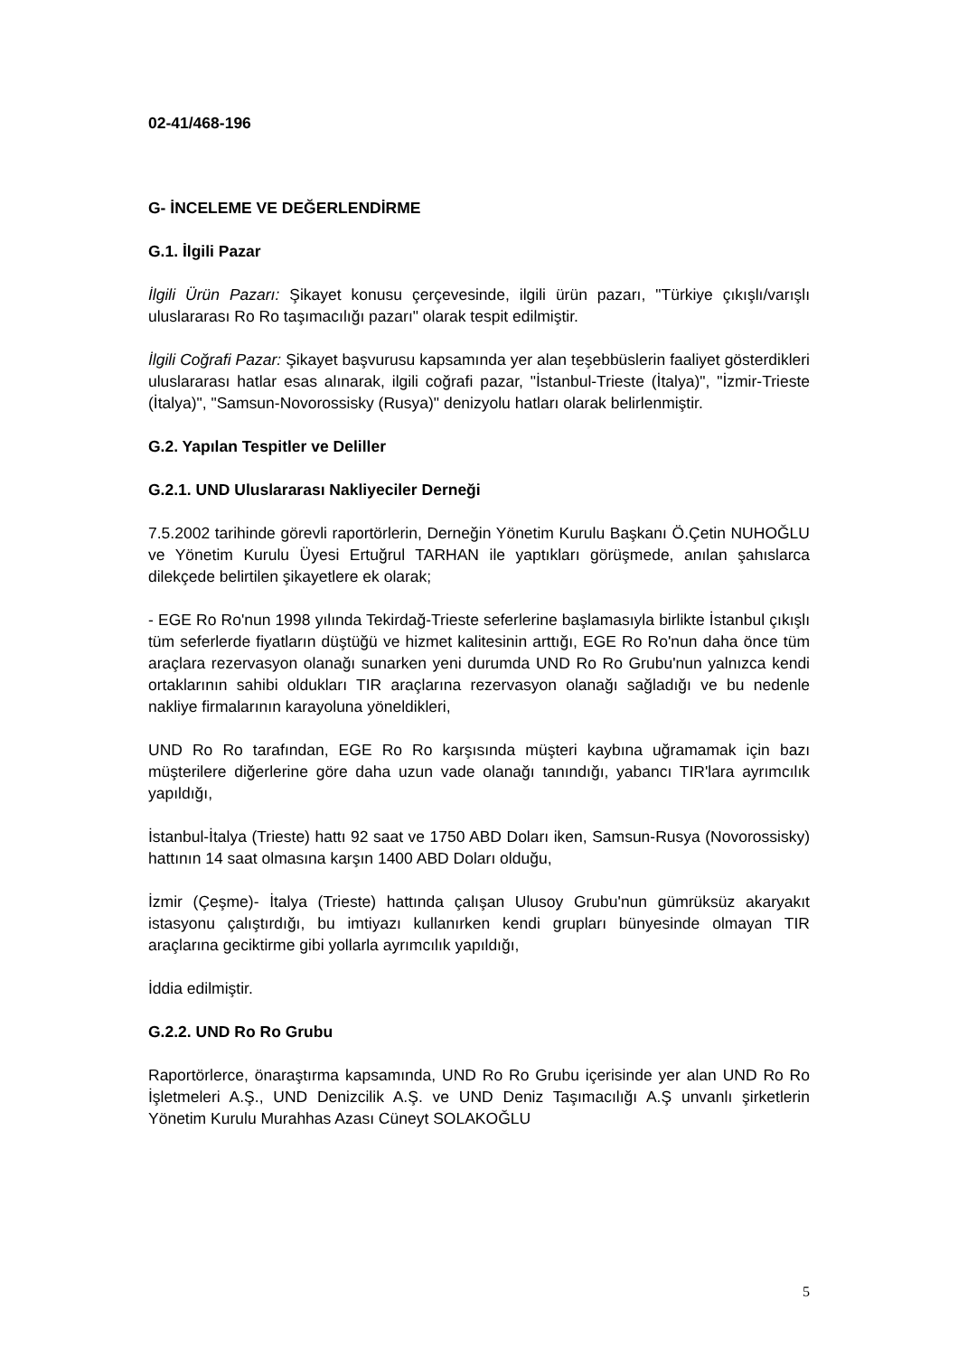02-41/468-196
G- İNCELEME VE DEĞERLENDİRME
G.1. İlgili Pazar
İlgili Ürün Pazarı: Şikayet konusu çerçevesinde, ilgili ürün pazarı, "Türkiye çıkışlı/varışlı uluslararası Ro Ro taşımacılığı pazarı" olarak tespit edilmiştir.
İlgili Coğrafi Pazar: Şikayet başvurusu kapsamında yer alan teşebbüslerin faaliyet gösterdikleri uluslararası hatlar esas alınarak, ilgili coğrafi pazar, "İstanbul-Trieste (İtalya)", "İzmir-Trieste (İtalya)", "Samsun-Novorossisky (Rusya)" denizyolu hatları olarak belirlenmiştir.
G.2. Yapılan Tespitler ve Deliller
G.2.1. UND Uluslararası Nakliyeciler Derneği
7.5.2002 tarihinde görevli raportörlerin, Derneğin Yönetim Kurulu Başkanı Ö.Çetin NUHOĞLU ve Yönetim Kurulu Üyesi Ertuğrul TARHAN ile yaptıkları görüşmede, anılan şahıslarca dilekçede belirtilen şikayetlere ek olarak;
- EGE Ro Ro'nun 1998 yılında Tekirdağ-Trieste seferlerine başlamasıyla birlikte İstanbul çıkışlı tüm seferlerde fiyatların düştüğü ve hizmet kalitesinin arttığı, EGE Ro Ro'nun daha önce tüm araçlara rezervasyon olanağı sunarken yeni durumda UND Ro Ro Grubu'nun yalnızca kendi ortaklarının sahibi oldukları TIR araçlarına rezervasyon olanağı sağladığı ve bu nedenle nakliye firmalarının karayoluna yöneldikleri,
UND Ro Ro tarafından, EGE Ro Ro karşısında müşteri kaybına uğramamak için bazı müşterilere diğerlerine göre daha uzun vade olanağı tanındığı, yabancı TIR'lara ayrımcılık yapıldığı,
İstanbul-İtalya (Trieste) hattı 92 saat ve 1750 ABD Doları iken, Samsun-Rusya (Novorossisky) hattının 14 saat olmasına karşın 1400 ABD Doları olduğu,
İzmir (Çeşme)- İtalya (Trieste) hattında çalışan Ulusoy Grubu'nun gümrüksüz akaryakıt istasyonu çalıştırdığı, bu imtiyazı kullanırken kendi grupları bünyesinde olmayan TIR araçlarına geciktirme gibi yollarla ayrımcılık yapıldığı,
İddia edilmiştir.
G.2.2. UND Ro Ro Grubu
Raportörlerce, önaraştırma kapsamında, UND Ro Ro Grubu içerisinde yer alan UND Ro Ro İşletmeleri A.Ş., UND Denizcilik A.Ş. ve UND Deniz Taşımacılığı A.Ş unvanlı şirketlerin Yönetim Kurulu Murahhas Azası Cüneyt SOLAKOĞLU
5